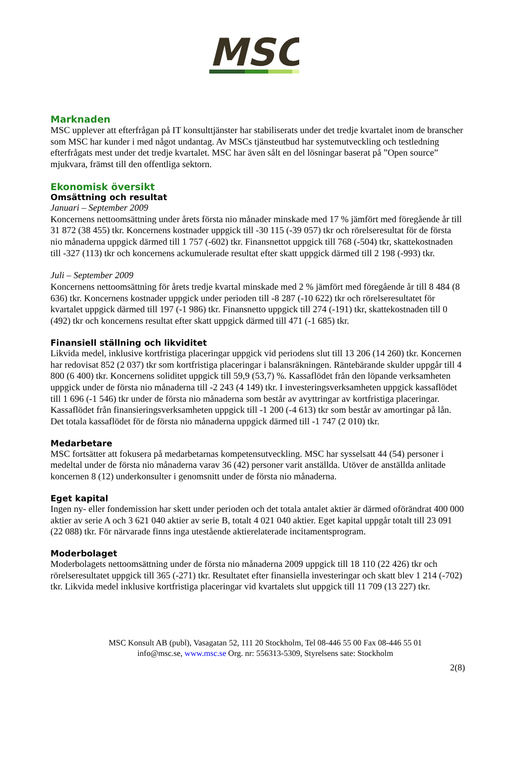MSC
Marknaden
MSC upplever att efterfrågan på IT konsulttjänster har stabiliserats under det tredje kvartalet inom de branscher som MSC har kunder i med något undantag. Av MSCs tjänsteutbud har systemutveckling och testledning efterfrågats mest under det tredje kvartalet. MSC har även sålt en del lösningar baserat på ”Open source” mjukvara, främst till den offentliga sektorn.
Ekonomisk översikt
Omsättning och resultat
Januari – September 2009
Koncernens nettoomsättning under årets första nio månader minskade med 17 % jämfört med föregående år till 31 872 (38 455) tkr. Koncernens kostnader uppgick till -30 115 (-39 057) tkr och rörelseresultat för de första nio månaderna uppgick därmed till 1 757 (-602) tkr. Finansnettot uppgick till 768 (-504) tkr, skattekostnaden till -327 (113) tkr och koncernens ackumulerade resultat efter skatt uppgick därmed till 2 198 (-993) tkr.
Juli – September 2009
Koncernens nettoomsättning för årets tredje kvartal minskade med 2 % jämfört med föregående år till 8 484 (8 636) tkr. Koncernens kostnader uppgick under perioden till -8 287 (-10 622) tkr och rörelseresultatet för kvartalet uppgick därmed till 197 (-1 986) tkr. Finansnetto uppgick till 274 (-191) tkr, skattekostnaden till 0 (492) tkr och koncernens resultat efter skatt uppgick därmed till 471 (-1 685) tkr.
Finansiell ställning och likviditet
Likvida medel, inklusive kortfristiga placeringar uppgick vid periodens slut till 13 206 (14 260) tkr. Koncernen har redovisat 852 (2 037) tkr som kortfristiga placeringar i balansräkningen. Räntebärande skulder uppgår till 4 800 (6 400) tkr. Koncernens soliditet uppgick till 59,9 (53,7) %. Kassaflödet från den löpande verksamheten uppgick under de första nio månaderna till -2 243 (4 149) tkr. I investeringsverksamheten uppgick kassaflödet till 1 696 (-1 546) tkr under de första nio månaderna som består av avyttringar av kortfristiga placeringar. Kassaflödet från finansieringsverksamheten uppgick till -1 200 (-4 613) tkr som består av amortingar på lån. Det totala kassaflödet för de första nio månaderna uppgick därmed till -1 747 (2 010) tkr.
Medarbetare
MSC fortsätter att fokusera på medarbetarnas kompetensutveckling. MSC har sysselsatt 44 (54) personer i medeltal under de första nio månaderna varav 36 (42) personer varit anställda. Utöver de anställda anlitade koncernen 8 (12) underkonsulter i genomsnitt under de första nio månaderna.
Eget kapital
Ingen ny- eller fondemission har skett under perioden och det totala antalet aktier är därmed oförändrat 400 000 aktier av serie A och 3 621 040 aktier av serie B, totalt 4 021 040 aktier. Eget kapital uppgår totalt till 23 091 (22 088) tkr. För närvarade finns inga utestående aktierelaterade incitamentsprogram.
Moderbolaget
Moderbolagets nettoomsättning under de första nio månaderna 2009 uppgick till 18 110 (22 426) tkr och rörelseresultatet uppgick till 365 (-271) tkr. Resultatet efter finansiella investeringar och skatt blev 1 214 (-702) tkr. Likvida medel inklusive kortfristiga placeringar vid kvartalets slut uppgick till 11 709 (13 227) tkr.
MSC Konsult AB (publ), Vasagatan 52, 111 20 Stockholm, Tel 08-446 55 00 Fax 08-446 55 01
info@msc.se, www.msc.se Org. nr: 556313-5309, Styrelsens sate: Stockholm
2(8)